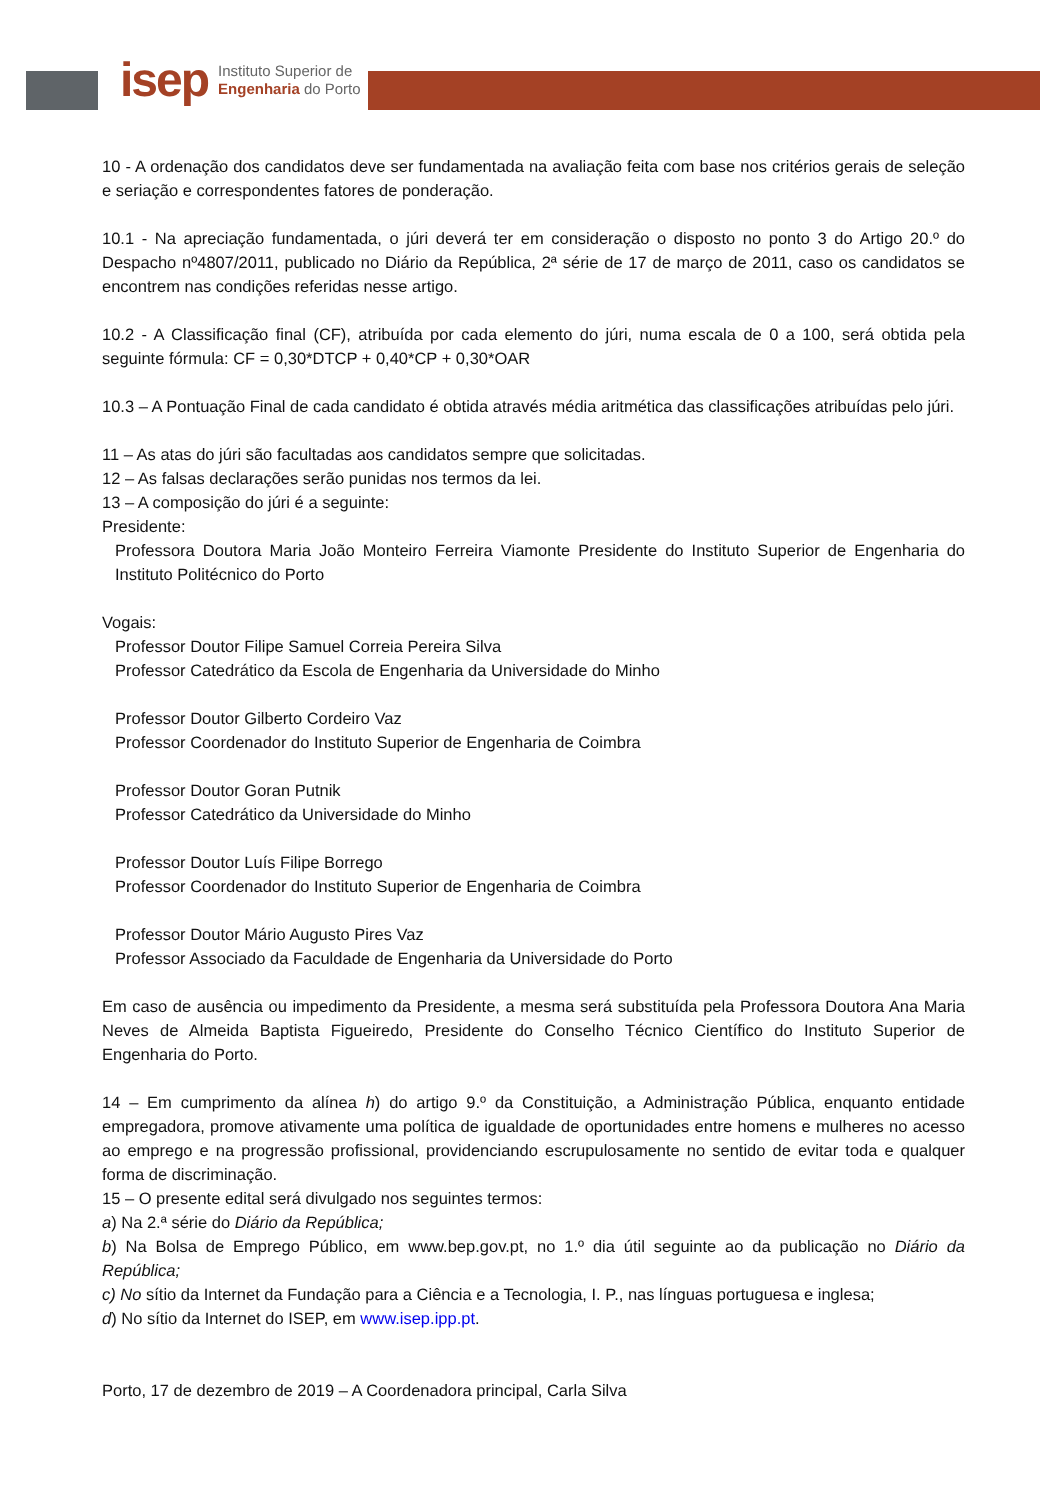isep Instituto Superior de
Engenharia do Porto
10 - A ordenação dos candidatos deve ser fundamentada na avaliação feita com base nos critérios gerais de seleção e seriação e correspondentes fatores de ponderação.
10.1 - Na apreciação fundamentada, o júri deverá ter em consideração o disposto no ponto 3 do Artigo 20.º do Despacho nº4807/2011, publicado no Diário da República, 2ª série de 17 de março de 2011, caso os candidatos se encontrem nas condições referidas nesse artigo.
10.2 - A Classificação final (CF), atribuída por cada elemento do júri, numa escala de 0 a 100, será obtida pela seguinte fórmula: CF = 0,30*DTCP + 0,40*CP + 0,30*OAR
10.3 – A Pontuação Final de cada candidato é obtida através média aritmética das classificações atribuídas pelo júri.
11 – As atas do júri são facultadas aos candidatos sempre que solicitadas.
12 – As falsas declarações serão punidas nos termos da lei.
13 – A composição do júri é a seguinte:
Presidente:
Professora Doutora Maria João Monteiro Ferreira Viamonte Presidente do Instituto Superior de Engenharia do Instituto Politécnico do Porto
Vogais:
Professor Doutor Filipe Samuel Correia Pereira Silva
Professor Catedrático da Escola de Engenharia da Universidade do Minho
Professor Doutor Gilberto Cordeiro Vaz
Professor Coordenador do Instituto Superior de Engenharia de Coimbra
Professor Doutor Goran Putnik
Professor Catedrático da Universidade do Minho
Professor Doutor Luís Filipe Borrego
Professor Coordenador do Instituto Superior de Engenharia de Coimbra
Professor Doutor Mário Augusto Pires Vaz
Professor Associado da Faculdade de Engenharia da Universidade do Porto
Em caso de ausência ou impedimento da Presidente, a mesma será substituída pela Professora Doutora Ana Maria Neves de Almeida Baptista Figueiredo, Presidente do Conselho Técnico Científico do Instituto Superior de Engenharia do Porto.
14 – Em cumprimento da alínea h) do artigo 9.º da Constituição, a Administração Pública, enquanto entidade empregadora, promove ativamente uma política de igualdade de oportunidades entre homens e mulheres no acesso ao emprego e na progressão profissional, providenciando escrupulosamente no sentido de evitar toda e qualquer forma de discriminação.
15 – O presente edital será divulgado nos seguintes termos:
a) Na 2.ª série do Diário da República;
b) Na Bolsa de Emprego Público, em www.bep.gov.pt, no 1.º dia útil seguinte ao da publicação no Diário da República;
c) No sítio da Internet da Fundação para a Ciência e a Tecnologia, I. P., nas línguas portuguesa e inglesa;
d) No sítio da Internet do ISEP, em www.isep.ipp.pt.
Porto, 17 de dezembro de 2019 – A Coordenadora principal, Carla Silva